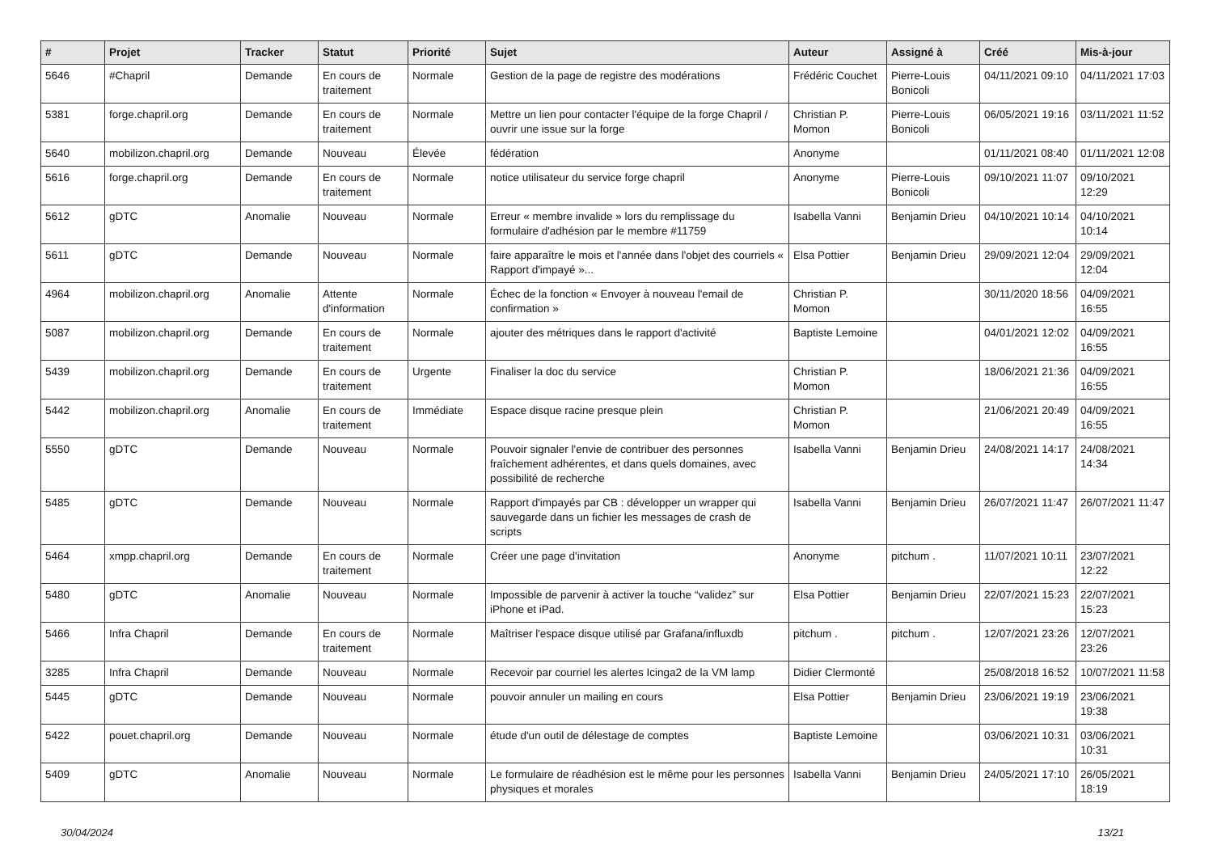| # | Projet | Tracker | Statut | Priorité | Sujet | Auteur | Assigné à | Créé | Mis-à-jour |
| --- | --- | --- | --- | --- | --- | --- | --- | --- | --- |
| 5646 | #Chapril | Demande | En cours de traitement | Normale | Gestion de la page de registre des modérations | Frédéric Couchet | Pierre-Louis Bonicoli | 04/11/2021 09:10 | 04/11/2021 17:03 |
| 5381 | forge.chapril.org | Demande | En cours de traitement | Normale | Mettre un lien pour contacter l'équipe de la forge Chapril / ouvrir une issue sur la forge | Christian P. Momon | Pierre-Louis Bonicoli | 06/05/2021 19:16 | 03/11/2021 11:52 |
| 5640 | mobilizon.chapril.org | Demande | Nouveau | Élevée | fédération | Anonyme | | 01/11/2021 08:40 | 01/11/2021 12:08 |
| 5616 | forge.chapril.org | Demande | En cours de traitement | Normale | notice utilisateur du service forge chapril | Anonyme | Pierre-Louis Bonicoli | 09/10/2021 11:07 | 09/10/2021 12:29 |
| 5612 | gDTC | Anomalie | Nouveau | Normale | Erreur « membre invalide » lors du remplissage du formulaire d'adhésion par le membre #11759 | Isabella Vanni | Benjamin Drieu | 04/10/2021 10:14 | 04/10/2021 10:14 |
| 5611 | gDTC | Demande | Nouveau | Normale | faire apparaître le mois et l'année dans l'objet des courriels « Rapport d'impayé »... | Elsa Pottier | Benjamin Drieu | 29/09/2021 12:04 | 29/09/2021 12:04 |
| 4964 | mobilizon.chapril.org | Anomalie | Attente d'information | Normale | Échec de la fonction « Envoyer à nouveau l'email de confirmation » | Christian P. Momon | | 30/11/2020 18:56 | 04/09/2021 16:55 |
| 5087 | mobilizon.chapril.org | Demande | En cours de traitement | Normale | ajouter des métriques dans le rapport d'activité | Baptiste Lemoine | | 04/01/2021 12:02 | 04/09/2021 16:55 |
| 5439 | mobilizon.chapril.org | Demande | En cours de traitement | Urgente | Finaliser la doc du service | Christian P. Momon | | 18/06/2021 21:36 | 04/09/2021 16:55 |
| 5442 | mobilizon.chapril.org | Anomalie | En cours de traitement | Immédiate | Espace disque racine presque plein | Christian P. Momon | | 21/06/2021 20:49 | 04/09/2021 16:55 |
| 5550 | gDTC | Demande | Nouveau | Normale | Pouvoir signaler l'envie de contribuer des personnes fraîchement adhérentes, et dans quels domaines, avec possibilité de recherche | Isabella Vanni | Benjamin Drieu | 24/08/2021 14:17 | 24/08/2021 14:34 |
| 5485 | gDTC | Demande | Nouveau | Normale | Rapport d'impayés par CB : développer un wrapper qui sauvegarde dans un fichier les messages de crash de scripts | Isabella Vanni | Benjamin Drieu | 26/07/2021 11:47 | 26/07/2021 11:47 |
| 5464 | xmpp.chapril.org | Demande | En cours de traitement | Normale | Créer une page d'invitation | Anonyme | pitchum . | 11/07/2021 10:11 | 23/07/2021 12:22 |
| 5480 | gDTC | Anomalie | Nouveau | Normale | Impossible de parvenir à activer la touche “validez” sur iPhone et iPad. | Elsa Pottier | Benjamin Drieu | 22/07/2021 15:23 | 22/07/2021 15:23 |
| 5466 | Infra Chapril | Demande | En cours de traitement | Normale | Maîtriser l'espace disque utilisé par Grafana/influxdb | pitchum . | pitchum . | 12/07/2021 23:26 | 12/07/2021 23:26 |
| 3285 | Infra Chapril | Demande | Nouveau | Normale | Recevoir par courriel les alertes Icinga2 de la VM lamp | Didier Clermonté | | 25/08/2018 16:52 | 10/07/2021 11:58 |
| 5445 | gDTC | Demande | Nouveau | Normale | pouvoir annuler un mailing en cours | Elsa Pottier | Benjamin Drieu | 23/06/2021 19:19 | 23/06/2021 19:38 |
| 5422 | pouet.chapril.org | Demande | Nouveau | Normale | étude d'un outil de délestage de comptes | Baptiste Lemoine | | 03/06/2021 10:31 | 03/06/2021 10:31 |
| 5409 | gDTC | Anomalie | Nouveau | Normale | Le formulaire de réadhésion est le même pour les personnes physiques et morales | Isabella Vanni | Benjamin Drieu | 24/05/2021 17:10 | 26/05/2021 18:19 |
30/04/2024 13/21